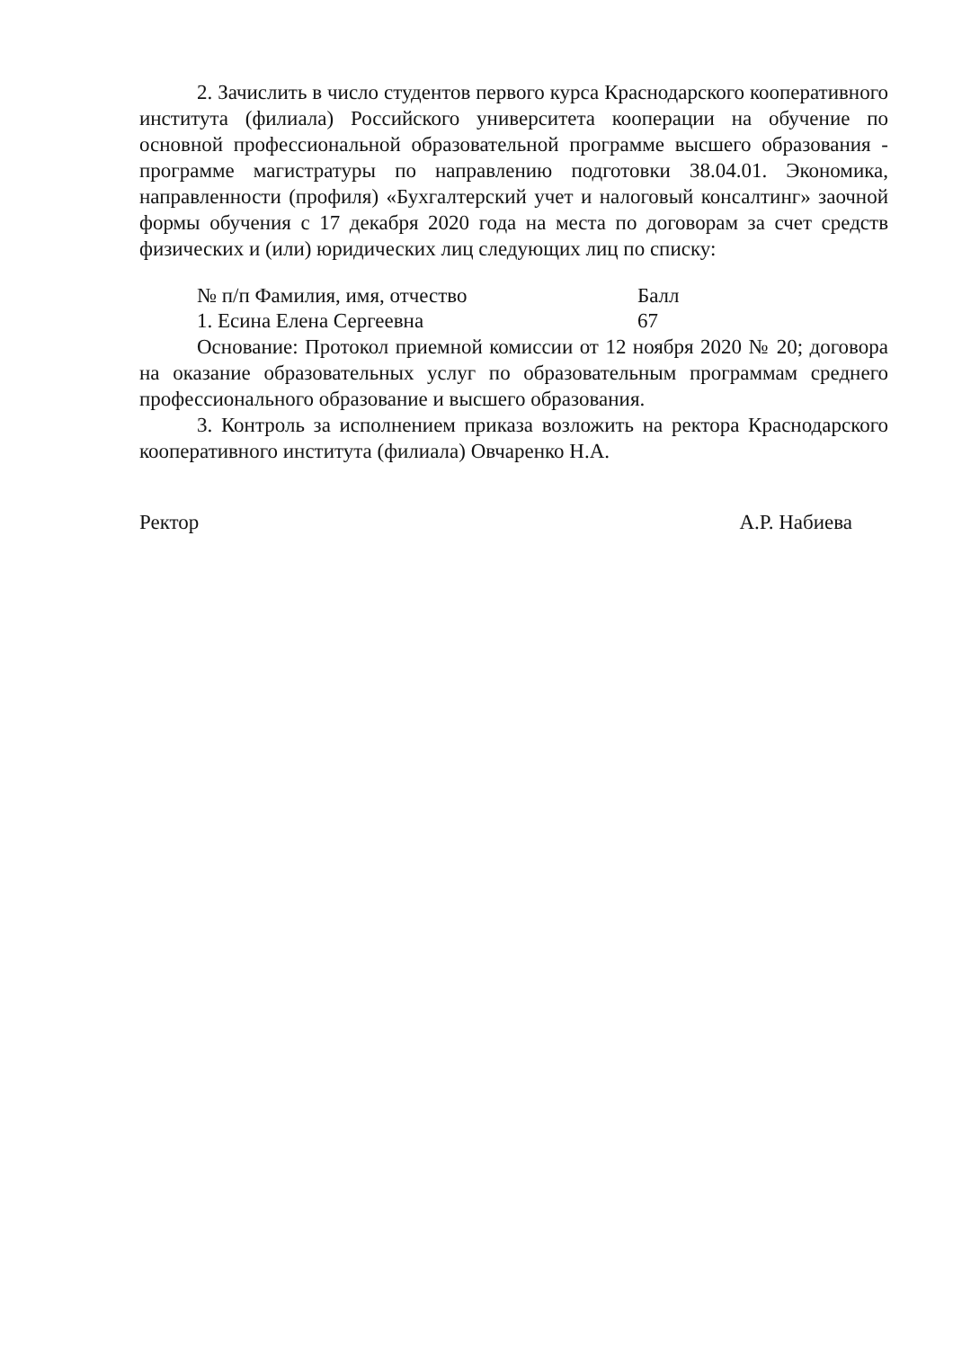2. Зачислить в число студентов первого курса Краснодарского кооперативного института (филиала) Российского университета кооперации на обучение по основной профессиональной образовательной программе высшего образования - программе магистратуры по направлению подготовки 38.04.01. Экономика, направленности (профиля) «Бухгалтерский учет и налоговый консалтинг» заочной формы обучения с 17 декабря 2020 года на места по договорам за счет средств физических и (или) юридических лиц следующих лиц по списку:
| № п/п Фамилия, имя, отчество | Балл |
| 1. Есина Елена Сергеевна | 67 |
Основание: Протокол приемной комиссии от 12 ноября 2020 № 20; договора на оказание образовательных услуг по образовательным программам среднего профессионального образование и высшего образования.
3. Контроль за исполнением приказа возложить на ректора Краснодарского кооперативного института (филиала) Овчаренко Н.А.
Ректор А.Р. Набиева